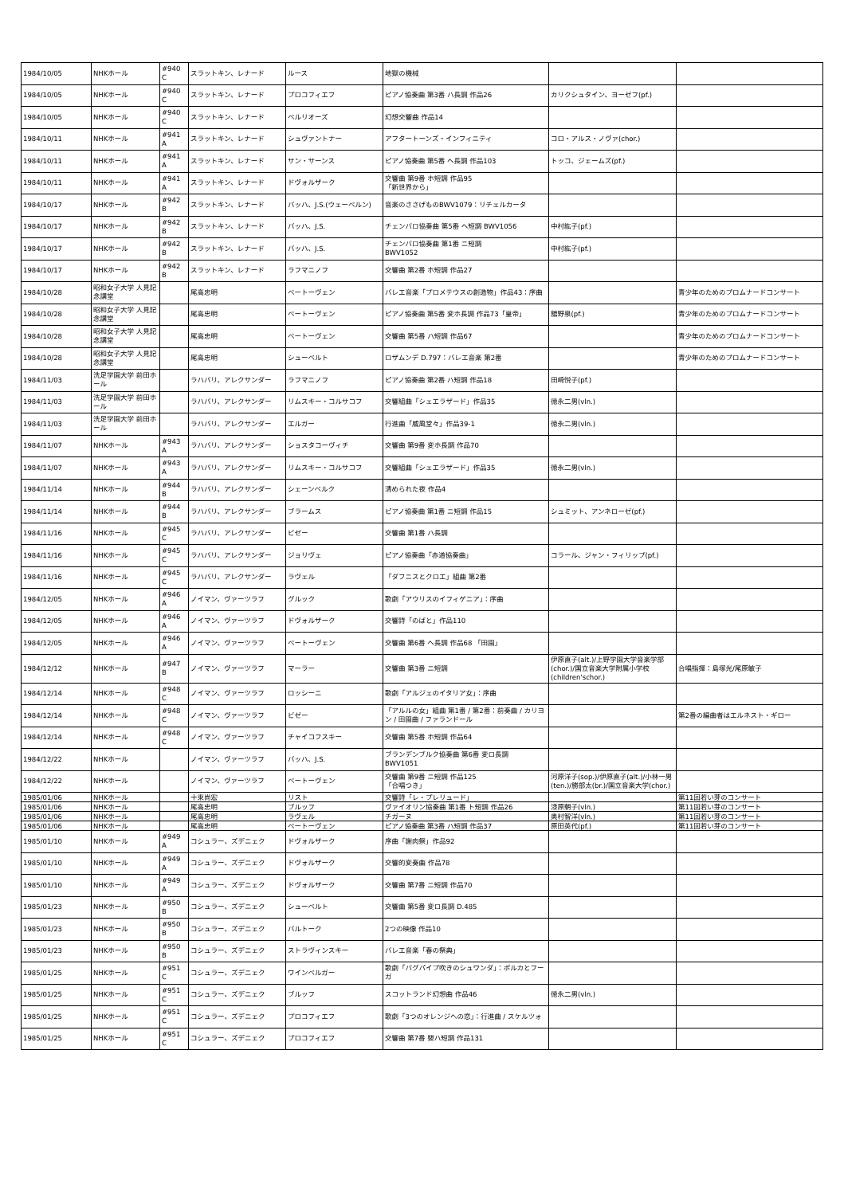| 1984/10/05 | NHKホール | #940 C | スラットキン、レナード | ルース | 地獄の機械 | | |
| 1984/10/05 | NHKホール | #940 C | スラットキン、レナード | プロコフィエフ | ピアノ協奏曲 第3番 ハ長調 作品26 | カリクシュタイン、ヨーゼフ(pf.) | |
| 1984/10/05 | NHKホール | #940 C | スラットキン、レナード | ベルリオーズ | 幻想交響曲 作品14 | | |
| 1984/10/11 | NHKホール | #941 A | スラットキン、レナード | シュヴァントナー | アフタートーンズ・インフィニティ | コロ・アルス・ノヴァ(chor.) | |
| 1984/10/11 | NHKホール | #941 A | スラットキン、レナード | サン・サーンス | ピアノ協奏曲 第5番 ヘ長調 作品103 | トッコ、ジェームズ(pf.) | |
| 1984/10/11 | NHKホール | #941 A | スラットキン、レナード | ドヴォルザーク | 交響曲 第9番 ホ短調 作品95 「新世界から」 | | |
| 1984/10/17 | NHKホール | #942 B | スラットキン、レナード | バッハ、J.S.(ウェーベルン) | 音楽のささげものBWV1079：リチェルカータ | | |
| 1984/10/17 | NHKホール | #942 B | スラットキン、レナード | バッハ、J.S. | チェンバロ協奏曲 第5番 ヘ短調 BWV1056 | 中村紘子(pf.) | |
| 1984/10/17 | NHKホール | #942 B | スラットキン、レナード | バッハ、J.S. | チェンバロ協奏曲 第1番 ニ短調 BWV1052 | 中村紘子(pf.) | |
| 1984/10/17 | NHKホール | #942 B | スラットキン、レナード | ラフマニノフ | 交響曲 第2番 ホ短調 作品27 | | |
| 1984/10/28 | 昭和女子大学 人見記念講堂 | | 尾高忠明 | ベートーヴェン | バレエ音楽「プロメテウスの創造物」作品43：序曲 | | 青少年のためのプロムナードコンサート |
| 1984/10/28 | 昭和女子大学 人見記念講堂 | | 尾高忠明 | ベートーヴェン | ピアノ協奏曲 第5番 変ホ長調 作品73「皇帝」 | 舘野泉(pf.) | 青少年のためのプロムナードコンサート |
| 1984/10/28 | 昭和女子大学 人見記念講堂 | | 尾高忠明 | ベートーヴェン | 交響曲 第5番 ハ短調 作品67 | | 青少年のためのプロムナードコンサート |
| 1984/10/28 | 昭和女子大学 人見記念講堂 | | 尾高忠明 | シューベルト | ロザムンデ D.797：バレエ音楽 第2番 | | 青少年のためのプロムナードコンサート |
| 1984/11/03 | 洗足学園大学 前田ホール | | ラハバリ、アレクサンダー | ラフマニノフ | ピアノ協奏曲 第2番 ハ短調 作品18 | 田崎悦子(pf.) | |
| 1984/11/03 | 洗足学園大学 前田ホール | | ラハバリ、アレクサンダー | リムスキー・コルサコフ | 交響組曲「シェエラザード」作品35 | 徳永二男(vln.) | |
| 1984/11/03 | 洗足学園大学 前田ホール | | ラハバリ、アレクサンダー | エルガー | 行進曲「威風堂々」作品39-1 | 徳永二男(vln.) | |
| 1984/11/07 | NHKホール | #943 A | ラハバリ、アレクサンダー | ショスタコーヴィチ | 交響曲 第9番 変ホ長調 作品70 | | |
| 1984/11/07 | NHKホール | #943 A | ラハバリ、アレクサンダー | リムスキー・コルサコフ | 交響組曲「シェエラザード」作品35 | 徳永二男(vln.) | |
| 1984/11/14 | NHKホール | #944 B | ラハバリ、アレクサンダー | シェーンベルク | 清められた夜 作品4 | | |
| 1984/11/14 | NHKホール | #944 B | ラハバリ、アレクサンダー | ブラームス | ピアノ協奏曲 第1番 ニ短調 作品15 | シュミット、アンネローゼ(pf.) | |
| 1984/11/16 | NHKホール | #945 C | ラハバリ、アレクサンダー | ビゼー | 交響曲 第1番 ハ長調 | | |
| 1984/11/16 | NHKホール | #945 C | ラハバリ、アレクサンダー | ジョリヴェ | ピアノ協奏曲「赤道協奏曲」 | コラール、ジャン・フィリップ(pf.) | |
| 1984/11/16 | NHKホール | #945 C | ラハバリ、アレクサンダー | ラヴェル | 「ダフニスとクロエ」組曲 第2番 | | |
| 1984/12/05 | NHKホール | #946 A | ノイマン、ヴァーツラフ | グルック | 歌劇「アウリスのイフィゲニア」：序曲 | | |
| 1984/12/05 | NHKホール | #946 A | ノイマン、ヴァーツラフ | ドヴォルザーク | 交響詩「のばと」作品110 | | |
| 1984/12/05 | NHKホール | #946 A | ノイマン、ヴァーツラフ | ベートーヴェン | 交響曲 第6番 ヘ長調 作品68 「田園」 | | |
| 1984/12/12 | NHKホール | #947 B | ノイマン、ヴァーツラフ | マーラー | 交響曲 第3番 ニ短調 | 伊原直子(alt.)/上野学園大学音楽学部(chor.)/国立音楽大学附属小学校(children'schor.) | 合唱指揮：島塚光/尾原敏子 |
| 1984/12/14 | NHKホール | #948 C | ノイマン、ヴァーツラフ | ロッシーニ | 歌劇「アルジェのイタリア女」：序曲 | | |
| 1984/12/14 | NHKホール | #948 C | ノイマン、ヴァーツラフ | ビゼー | 「アルルの女」組曲 第1番 / 第2番：前奏曲 / カリヨン / 田園曲 / ファランドール | | 第2番の編曲者はエルネスト・ギロー |
| 1984/12/14 | NHKホール | #948 C | ノイマン、ヴァーツラフ | チャイコフスキー | 交響曲 第5番 ホ短調 作品64 | | |
| 1984/12/22 | NHKホール | | ノイマン、ヴァーツラフ | バッハ、J.S. | ブランデンブルク協奏曲 第6番 変ロ長調 BWV1051 | | |
| 1984/12/22 | NHKホール | | ノイマン、ヴァーツラフ | ベートーヴェン | 交響曲 第9番 ニ短調 作品125 「合唱つき」 | 河原洋子(sop.)/伊原直子(alt.)/小林一男(ten.)/勝部太(br.)/国立音楽大学(chor.) | |
| 1985/01/06 | NHKホール | | 十束尚宏 | リスト | 交響詩「レ・プレリュード」 | | 第11回若い芽のコンサート |
| 1985/01/06 | NHKホール | | 尾高忠明 | ブルッフ | ヴァイオリン協奏曲 第1番 ト短調 作品26 | 漆原朝子(vln.) | 第11回若い芽のコンサート |
| 1985/01/06 | NHKホール | | 尾高忠明 | ラヴェル | チガーヌ | 奥村智洋(vln.) | 第11回若い芽のコンサート |
| 1985/01/06 | NHKホール | | 尾高忠明 | ベートーヴェン | ピアノ協奏曲 第3番 ハ短調 作品37 | 原田英代(pf.) | 第11回若い芽のコンサート |
| 1985/01/10 | NHKホール | #949 A | コシュラー、ズデニェク | ドヴォルザーク | 序曲「謝肉祭」作品92 | | |
| 1985/01/10 | NHKホール | #949 A | コシュラー、ズデニェク | ドヴォルザーク | 交響的変奏曲 作品78 | | |
| 1985/01/10 | NHKホール | #949 A | コシュラー、ズデニェク | ドヴォルザーク | 交響曲 第7番 ニ短調 作品70 | | |
| 1985/01/23 | NHKホール | #950 B | コシュラー、ズデニェク | シューベルト | 交響曲 第5番 変ロ長調 D.485 | | |
| 1985/01/23 | NHKホール | #950 B | コシュラー、ズデニェク | バルトーク | 2つの映像 作品10 | | |
| 1985/01/23 | NHKホール | #950 B | コシュラー、ズデニェク | ストラヴィンスキー | バレエ音楽「春の祭典」 | | |
| 1985/01/25 | NHKホール | #951 C | コシュラー、ズデニェク | ワインベルガー | 歌劇「バグパイプ吹きのシュワンダ」：ポルカとフーガ | | |
| 1985/01/25 | NHKホール | #951 C | コシュラー、ズデニェク | ブルッフ | スコットランド幻想曲 作品46 | 徳永二男(vln.) | |
| 1985/01/25 | NHKホール | #951 C | コシュラー、ズデニェク | プロコフィエフ | 歌劇「3つのオレンジへの恋」：行進曲 / スケルツォ | | |
| 1985/01/25 | NHKホール | #951 C | コシュラー、ズデニェク | プロコフィエフ | 交響曲 第7番 嬰ハ短調 作品131 | | |